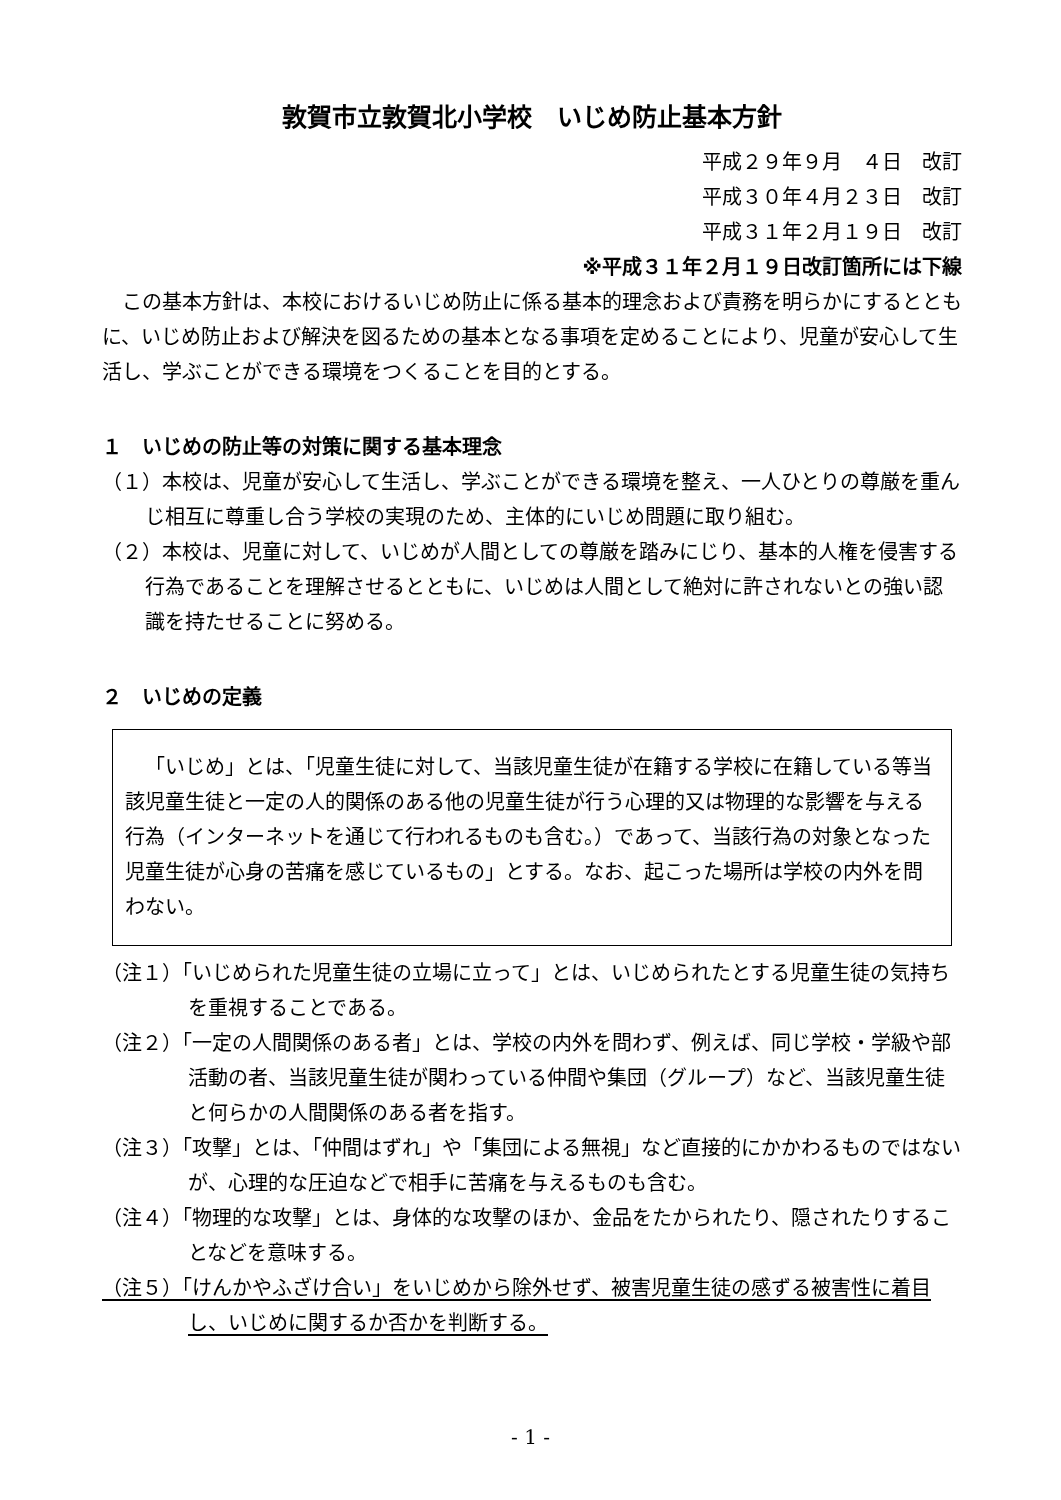敦賀市立敦賀北小学校　いじめ防止基本方針
平成２９年９月　４日　改訂
平成３０年４月２３日　改訂
平成３１年２月１９日　改訂
※平成３１年２月１９日改訂箇所には下線
この基本方針は、本校におけるいじめ防止に係る基本的理念および責務を明らかにするとともに、いじめ防止および解決を図るための基本となる事項を定めることにより、児童が安心して生活し、学ぶことができる環境をつくることを目的とする。
１　いじめの防止等の対策に関する基本理念
（１）本校は、児童が安心して生活し、学ぶことができる環境を整え、一人ひとりの尊厳を重んじ相互に尊重し合う学校の実現のため、主体的にいじめ問題に取り組む。
（２）本校は、児童に対して、いじめが人間としての尊厳を踏みにじり、基本的人権を侵害する行為であることを理解させるとともに、いじめは人間として絶対に許されないとの強い認識を持たせることに努める。
２　いじめの定義
「いじめ」とは、「児童生徒に対して、当該児童生徒が在籍する学校に在籍している等当該児童生徒と一定の人的関係のある他の児童生徒が行う心理的又は物理的な影響を与える行為（インターネットを通じて行われるものも含む。）であって、当該行為の対象となった児童生徒が心身の苦痛を感じているもの」とする。なお、起こった場所は学校の内外を問わない。
（注１）「いじめられた児童生徒の立場に立って」とは、いじめられたとする児童生徒の気持ちを重視することである。
（注２）「一定の人間関係のある者」とは、学校の内外を問わず、例えば、同じ学校・学級や部活動の者、当該児童生徒が関わっている仲間や集団（グループ）など、当該児童生徒と何らかの人間関係のある者を指す。
（注３）「攻撃」とは、「仲間はずれ」や「集団による無視」など直接的にかかわるものではないが、心理的な圧迫などで相手に苦痛を与えるものも含む。
（注４）「物理的な攻撃」とは、身体的な攻撃のほか、金品をたかられたり、隠されたりすることなどを意味する。
（注５）「けんかやふざけ合い」をいじめから除外せず、被害児童生徒の感ずる被害性に着目し、いじめに関するか否かを判断する。
- 1 -